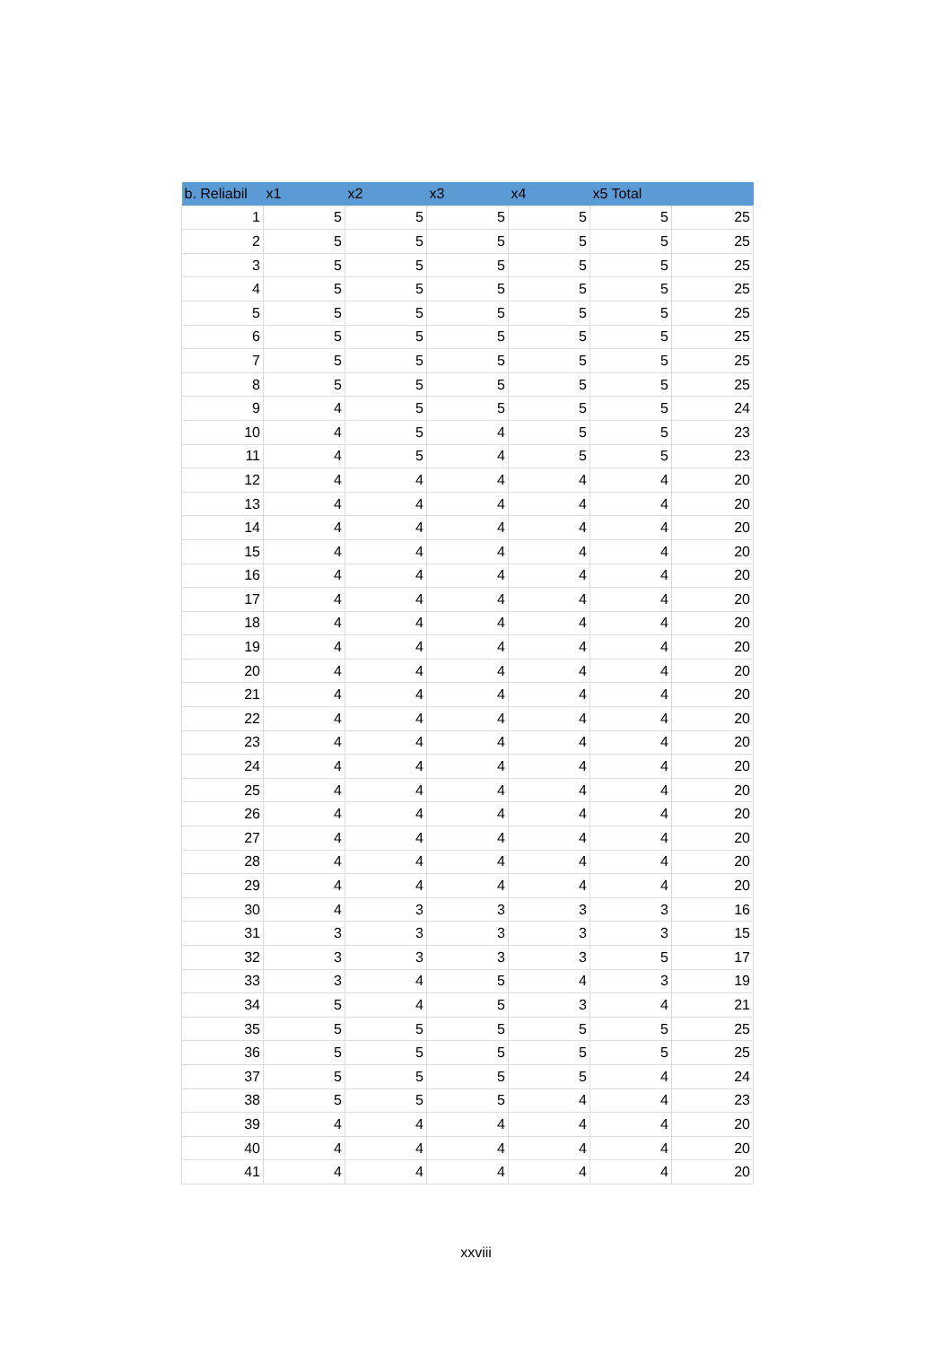| b. Reliabil | x1 | x2 | x3 | x4 | x5 Total | |
| --- | --- | --- | --- | --- | --- | --- |
| 1 | 5 | 5 | 5 | 5 | 5 | 25 |
| 2 | 5 | 5 | 5 | 5 | 5 | 25 |
| 3 | 5 | 5 | 5 | 5 | 5 | 25 |
| 4 | 5 | 5 | 5 | 5 | 5 | 25 |
| 5 | 5 | 5 | 5 | 5 | 5 | 25 |
| 6 | 5 | 5 | 5 | 5 | 5 | 25 |
| 7 | 5 | 5 | 5 | 5 | 5 | 25 |
| 8 | 5 | 5 | 5 | 5 | 5 | 25 |
| 9 | 4 | 5 | 5 | 5 | 5 | 24 |
| 10 | 4 | 5 | 4 | 5 | 5 | 23 |
| 11 | 4 | 5 | 4 | 5 | 5 | 23 |
| 12 | 4 | 4 | 4 | 4 | 4 | 20 |
| 13 | 4 | 4 | 4 | 4 | 4 | 20 |
| 14 | 4 | 4 | 4 | 4 | 4 | 20 |
| 15 | 4 | 4 | 4 | 4 | 4 | 20 |
| 16 | 4 | 4 | 4 | 4 | 4 | 20 |
| 17 | 4 | 4 | 4 | 4 | 4 | 20 |
| 18 | 4 | 4 | 4 | 4 | 4 | 20 |
| 19 | 4 | 4 | 4 | 4 | 4 | 20 |
| 20 | 4 | 4 | 4 | 4 | 4 | 20 |
| 21 | 4 | 4 | 4 | 4 | 4 | 20 |
| 22 | 4 | 4 | 4 | 4 | 4 | 20 |
| 23 | 4 | 4 | 4 | 4 | 4 | 20 |
| 24 | 4 | 4 | 4 | 4 | 4 | 20 |
| 25 | 4 | 4 | 4 | 4 | 4 | 20 |
| 26 | 4 | 4 | 4 | 4 | 4 | 20 |
| 27 | 4 | 4 | 4 | 4 | 4 | 20 |
| 28 | 4 | 4 | 4 | 4 | 4 | 20 |
| 29 | 4 | 4 | 4 | 4 | 4 | 20 |
| 30 | 4 | 3 | 3 | 3 | 3 | 16 |
| 31 | 3 | 3 | 3 | 3 | 3 | 15 |
| 32 | 3 | 3 | 3 | 3 | 5 | 17 |
| 33 | 3 | 4 | 5 | 4 | 3 | 19 |
| 34 | 5 | 4 | 5 | 3 | 4 | 21 |
| 35 | 5 | 5 | 5 | 5 | 5 | 25 |
| 36 | 5 | 5 | 5 | 5 | 5 | 25 |
| 37 | 5 | 5 | 5 | 5 | 4 | 24 |
| 38 | 5 | 5 | 5 | 4 | 4 | 23 |
| 39 | 4 | 4 | 4 | 4 | 4 | 20 |
| 40 | 4 | 4 | 4 | 4 | 4 | 20 |
| 41 | 4 | 4 | 4 | 4 | 4 | 20 |
xxviii